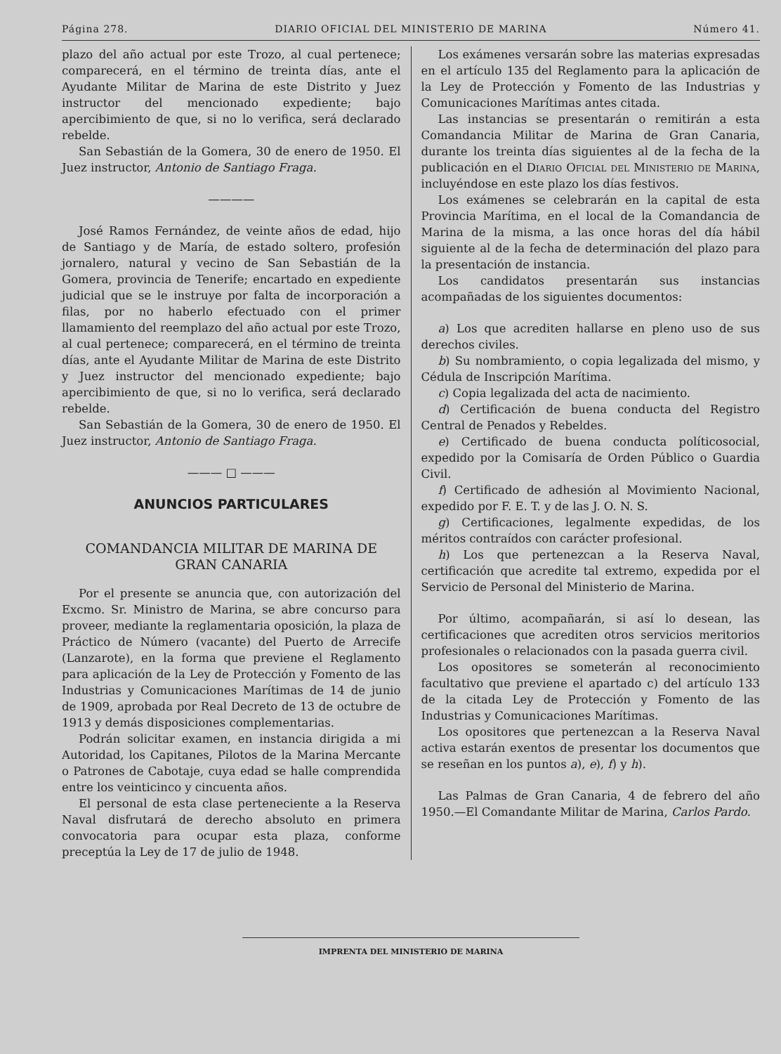Página 278. DIARIO OFICIAL DEL MINISTERIO DE MARINA Número 41.
plazo del año actual por este Trozo, al cual pertenece; comparecerá, en el término de treinta días, ante el Ayudante Militar de Marina de este Distrito y Juez instructor del mencionado expediente; bajo apercibimiento de que, si no lo verifica, será declarado rebelde.
San Sebastián de la Gomera, 30 de enero de 1950. El Juez instructor, Antonio de Santiago Fraga.
————
José Ramos Fernández, de veinte años de edad, hijo de Santiago y de María, de estado soltero, profesión jornalero, natural y vecino de San Sebastián de la Gomera, provincia de Tenerife; encartado en expediente judicial que se le instruye por falta de incorporación a filas, por no haberlo efectuado con el primer llamamiento del reemplazo del año actual por este Trozo, al cual pertenece; comparecerá, en el término de treinta días, ante el Ayudante Militar de Marina de este Distrito y Juez instructor del mencionado expediente; bajo apercibimiento de que, si no lo verifica, será declarado rebelde.
San Sebastián de la Gomera, 30 de enero de 1950. El Juez instructor, Antonio de Santiago Fraga.
——— □ ———
ANUNCIOS PARTICULARES
COMANDANCIA MILITAR DE MARINA DE
GRAN CANARIA
Por el presente se anuncia que, con autorización del Excmo. Sr. Ministro de Marina, se abre concurso para proveer, mediante la reglamentaria oposición, la plaza de Práctico de Número (vacante) del Puerto de Arrecife (Lanzarote), en la forma que previene el Reglamento para aplicación de la Ley de Protección y Fomento de las Industrias y Comunicaciones Marítimas de 14 de junio de 1909, aprobada por Real Decreto de 13 de octubre de 1913 y demás disposiciones complementarias.
Podrán solicitar examen, en instancia dirigida a mi Autoridad, los Capitanes, Pilotos de la Marina Mercante o Patrones de Cabotaje, cuya edad se halle comprendida entre los veinticinco y cincuenta años.
El personal de esta clase perteneciente a la Reserva Naval disfrutará de derecho absoluto en primera convocatoria para ocupar esta plaza, conforme preceptúa la Ley de 17 de julio de 1948.
Los exámenes versarán sobre las materias expresadas en el artículo 135 del Reglamento para la aplicación de la Ley de Protección y Fomento de las Industrias y Comunicaciones Marítimas antes citada.
Las instancias se presentarán o remitirán a esta Comandancia Militar de Marina de Gran Canaria, durante los treinta días siguientes al de la fecha de la publicación en el Diario Oficial del Ministerio de Marina, incluyéndose en este plazo los días festivos.
Los exámenes se celebrarán en la capital de esta Provincia Marítima, en el local de la Comandancia de Marina de la misma, a las once horas del día hábil siguiente al de la fecha de determinación del plazo para la presentación de instancia.
Los candidatos presentarán sus instancias acompañadas de los siguientes documentos:
a) Los que acrediten hallarse en pleno uso de sus derechos civiles.
b) Su nombramiento, o copia legalizada del mismo, y Cédula de Inscripción Marítima.
c) Copia legalizada del acta de nacimiento.
d) Certificación de buena conducta del Registro Central de Penados y Rebeldes.
e) Certificado de buena conducta políticosocial, expedido por la Comisaría de Orden Público o Guardia Civil.
f) Certificado de adhesión al Movimiento Nacional, expedido por F. E. T. y de las J. O. N. S.
g) Certificaciones, legalmente expedidas, de los méritos contraídos con carácter profesional.
h) Los que pertenezcan a la Reserva Naval, certificación que acredite tal extremo, expedida por el Servicio de Personal del Ministerio de Marina.
Por último, acompañarán, si así lo desean, las certificaciones que acrediten otros servicios meritorios profesionales o relacionados con la pasada guerra civil.
Los opositores se someterán al reconocimiento facultativo que previene el apartado c) del artículo 133 de la citada Ley de Protección y Fomento de las Industrias y Comunicaciones Marítimas.
Los opositores que pertenezcan a la Reserva Naval activa estarán exentos de presentar los documentos que se reseñan en los puntos a), e), f) y h).
Las Palmas de Gran Canaria, 4 de febrero del año 1950.—El Comandante Militar de Marina, Carlos Pardo.
IMPRENTA DEL MINISTERIO DE MARINA